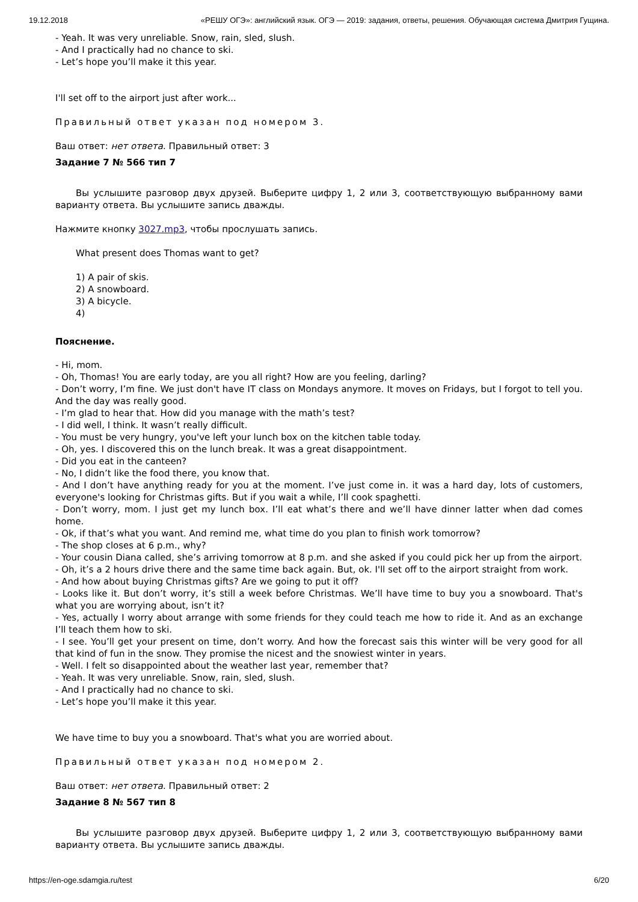19.12.2018 «РЕШУ ОГЭ»: английский язык. ОГЭ — 2019: задания, ответы, решения. Обучающая система Дмитрия Гущина.
- Yeah. It was very unreliable. Snow, rain, sled, slush.
- And I practically had no chance to ski.
- Let’s hope you’ll make it this year.
I'll set off to the airport just after work...
Правильный ответ указан под номером 3.
Ваш ответ: нет ответа. Правильный ответ: 3
Задание 7 № 566 тип 7
Вы услышите разговор двух друзей. Выберите цифру 1, 2 или 3, соответствующую выбранному вами варианту ответа. Вы услышите запись дважды.
Нажмите кнопку 3027.mp3, чтобы прослушать запись.
What present does Thomas want to get?
1) A pair of skis.
2) A snowboard.
3) A bicycle.
4)
Пояснение.
- Hi, mom.
- Oh, Thomas! You are early today, are you all right? How are you feeling, darling?
- Don’t worry, I’m fine. We just don't have IT class on Mondays anymore. It moves on Fridays, but I forgot to tell you. And the day was really good.
- I’m glad to hear that. How did you manage with the math’s test?
- I did well, I think. It wasn’t really difficult.
- You must be very hungry, you've left your lunch box on the kitchen table today.
- Oh, yes. I discovered this on the lunch break. It was a great disappointment.
- Did you eat in the canteen?
- No, I didn’t like the food there, you know that.
- And I don’t have anything ready for you at the moment. I’ve just come in. it was a hard day, lots of customers, everyone's looking for Christmas gifts. But if you wait a while, I’ll cook spaghetti.
- Don’t worry, mom. I just get my lunch box. I’ll eat what’s there and we’ll have dinner latter when dad comes home.
- Ok, if that’s what you want. And remind me, what time do you plan to finish work tomorrow?
- The shop closes at 6 p.m., why?
- Your cousin Diana called, she’s arriving tomorrow at 8 p.m. and she asked if you could pick her up from the airport.
- Oh, it’s a 2 hours drive there and the same time back again. But, ok. I'll set off to the airport straight from work.
- And how about buying Christmas gifts? Are we going to put it off?
- Looks like it. But don’t worry, it’s still a week before Christmas. We’ll have time to buy you a snowboard. That's what you are worrying about, isn’t it?
- Yes, actually I worry about arrange with some friends for they could teach me how to ride it. And as an exchange I’ll teach them how to ski.
- I see. You’ll get your present on time, don’t worry. And how the forecast sais this winter will be very good for all that kind of fun in the snow. They promise the nicest and the snowiest winter in years.
- Well. I felt so disappointed about the weather last year, remember that?
- Yeah. It was very unreliable. Snow, rain, sled, slush.
- And I practically had no chance to ski.
- Let’s hope you’ll make it this year.
We have time to buy you a snowboard. That's what you are worried about.
Правильный ответ указан под номером 2.
Ваш ответ: нет ответа. Правильный ответ: 2
Задание 8 № 567 тип 8
Вы услышите разговор двух друзей. Выберите цифру 1, 2 или 3, соответствующую выбранному вами варианту ответа. Вы услышите запись дважды.
https://en-oge.sdamgia.ru/test 6/20